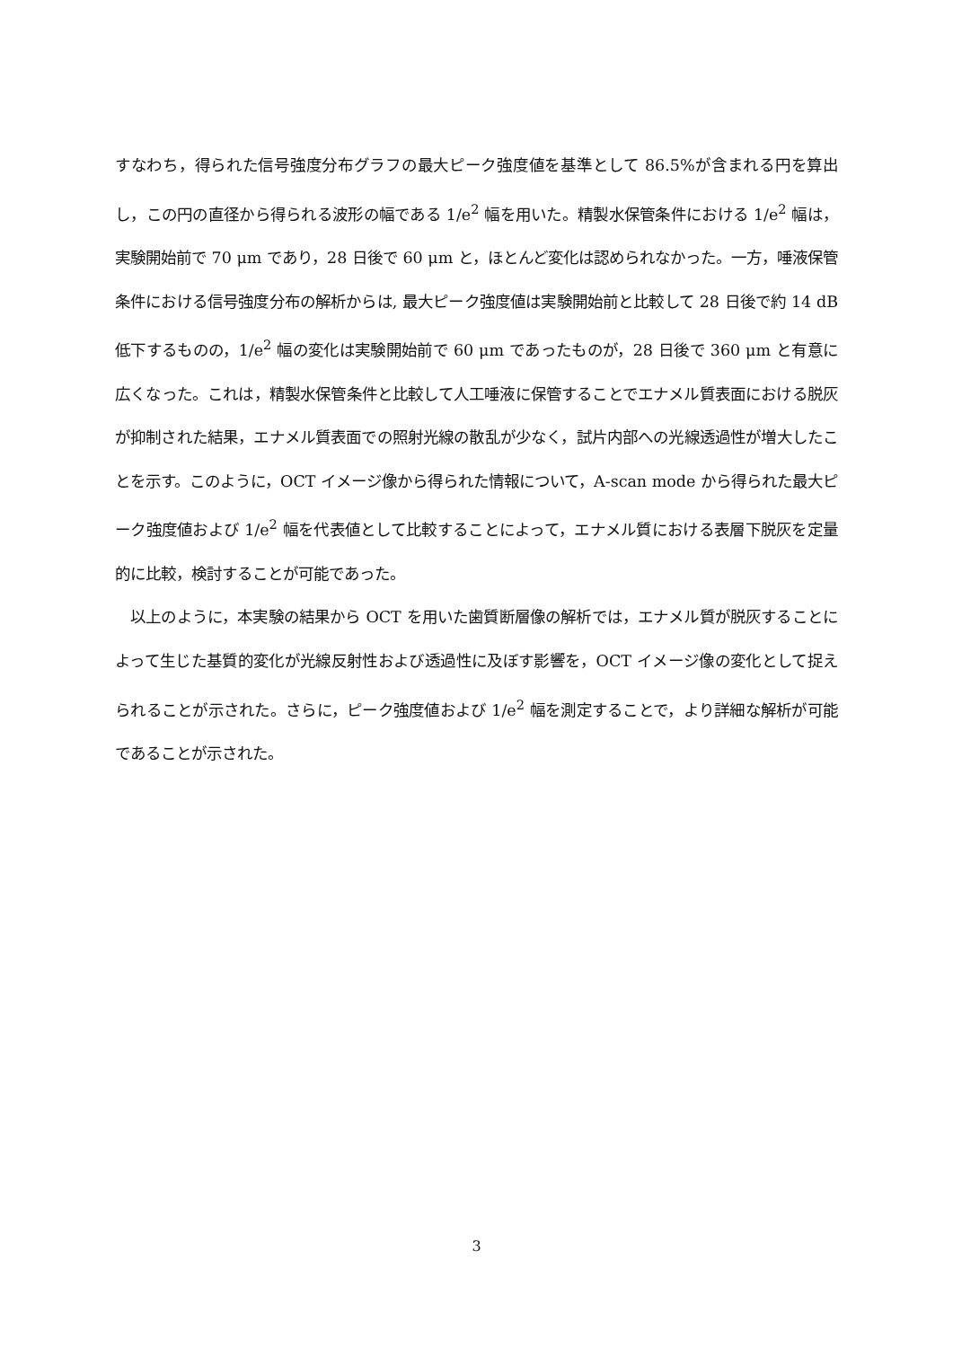すなわち，得られた信号強度分布グラフの最大ピーク強度値を基準として 86.5%が含まれる円を算出し，この円の直径から得られる波形の幅である 1/e<sup>2</sup> 幅を用いた。精製水保管条件における 1/e<sup>2</sup> 幅は，実験開始前で 70 μm であり，28 日後で 60 μm と，ほとんど変化は認められなかった。一方，唾液保管条件における信号強度分布の解析からは, 最大ピーク強度値は実験開始前と比較して 28 日後で約 14 dB 低下するものの，1/e<sup>2</sup> 幅の変化は実験開始前で 60 μm であったものが，28 日後で 360 μm と有意に広くなった。これは，精製水保管条件と比較して人工唾液に保管することでエナメル質表面における脱灰が抑制された結果，エナメル質表面での照射光線の散乱が少なく，試片内部への光線透過性が増大したことを示す。このように，OCT イメージ像から得られた情報について，A-scan mode から得られた最大ピーク強度値および 1/e<sup>2</sup> 幅を代表値として比較することによって，エナメル質における表層下脱灰を定量的に比較，検討することが可能であった。
　以上のように，本実験の結果から OCT を用いた歯質断層像の解析では，エナメル質が脱灰することによって生じた基質的変化が光線反射性および透過性に及ぼす影響を，OCT イメージ像の変化として捉えられることが示された。さらに，ピーク強度値および 1/e<sup>2</sup> 幅を測定することで，より詳細な解析が可能であることが示された。
3